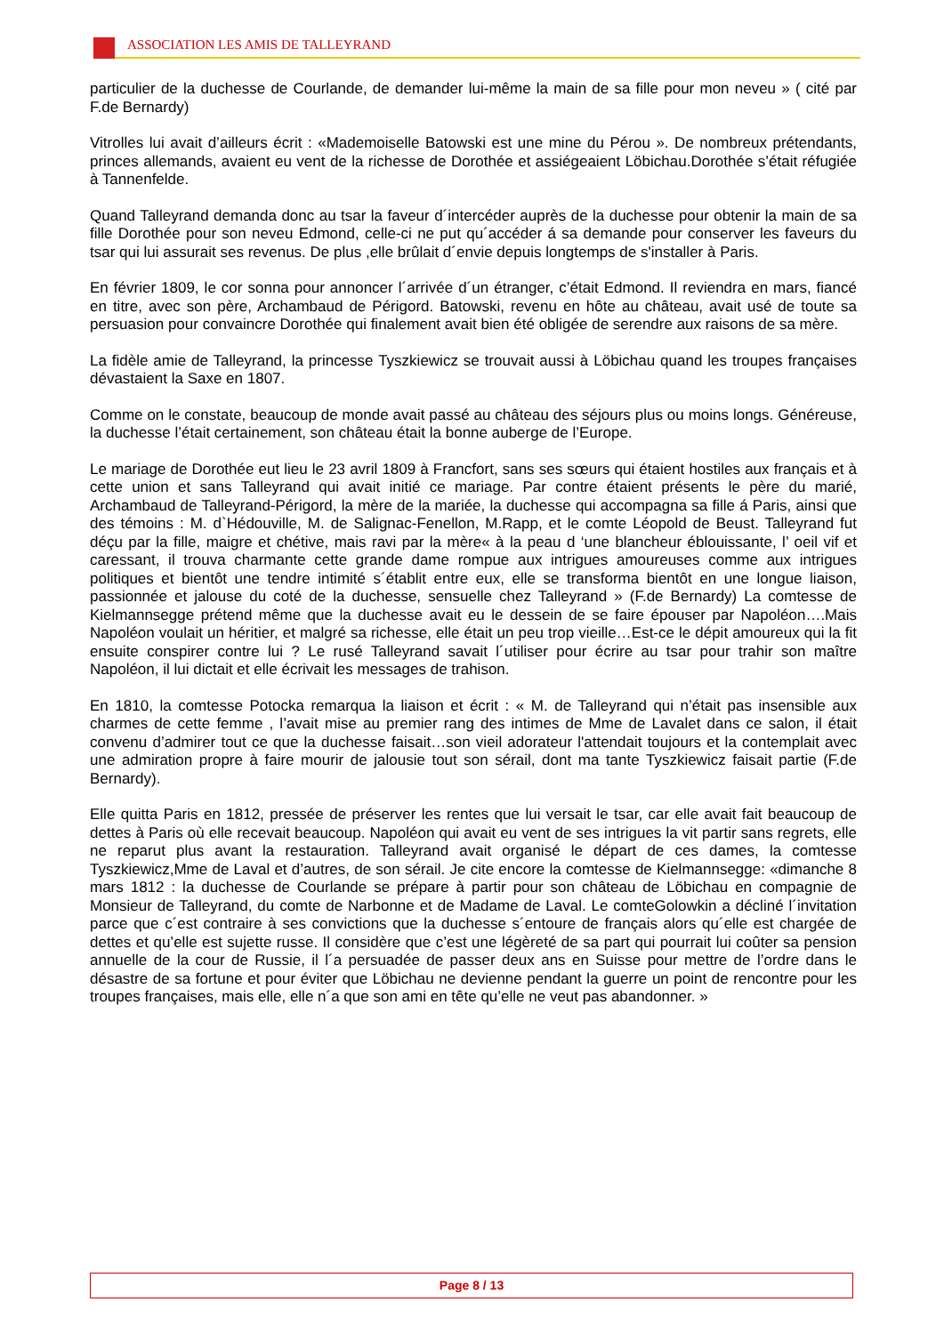ASSOCIATION LES AMIS DE TALLEYRAND
particulier de la duchesse de Courlande, de demander lui-même la main de sa fille pour mon neveu » ( cité par F.de Bernardy)
Vitrolles lui avait d’ailleurs écrit : «Mademoiselle Batowski est une mine du Pérou ». De nombreux prétendants, princes allemands, avaient eu vent de la richesse de Dorothée et assiégeaient Löbichau.Dorothée s’était réfugiée à Tannenfelde.
Quand Talleyrand demanda donc au tsar la faveur d´intercéder auprès de la duchesse pour obtenir la main de sa fille Dorothée pour son neveu Edmond, celle-ci ne put qu´accéder á sa demande pour conserver les faveurs du tsar qui lui assurait ses revenus. De plus ,elle brûlait d´envie depuis longtemps de s'installer à Paris.
En février 1809, le cor sonna pour annoncer l´arrivée d´un étranger, c’était Edmond. Il reviendra en mars, fiancé en titre, avec son père, Archambaud de Périgord. Batowski, revenu en hôte au château, avait usé de toute sa persuasion pour convaincre Dorothée qui finalement avait bien été obligée de serendre aux raisons de sa mère.
La fidèle amie de Talleyrand, la princesse Tyszkiewicz se trouvait aussi à Löbichau quand les troupes françaises dévastaient la Saxe en 1807.
Comme on le constate, beaucoup de monde avait passé au château des séjours plus ou moins longs. Généreuse, la duchesse l’était certainement, son château était la bonne auberge de l’Europe.
Le mariage de Dorothée eut lieu le 23 avril 1809 à Francfort, sans ses sœurs qui étaient hostiles aux français et à cette union et sans Talleyrand qui avait initié ce mariage. Par contre étaient présents le père du marié, Archambaud de Talleyrand-Périgord, la mère de la mariée, la duchesse qui accompagna sa fille á Paris, ainsi que des témoins : M. d`Hédouville, M. de Salignac-Fenellon, M.Rapp, et le comte Léopold de Beust. Talleyrand fut déçu par la fille, maigre et chétive, mais ravi par la mère« à la peau d ‘une blancheur éblouissante, l’ oeil vif et caressant, il trouva charmante cette grande dame rompue aux intrigues amoureuses comme aux intrigues politiques et bientôt une tendre intimité s´établit entre eux, elle se transforma bientôt en une longue liaison, passionnée et jalouse du coté de la duchesse, sensuelle chez Talleyrand » (F.de Bernardy) La comtesse de Kielmannsegge prétend même que la duchesse avait eu le dessein de se faire épouser par Napoléon….Mais Napoléon voulait un héritier, et malgré sa richesse, elle était un peu trop vieille…Est-ce le dépit amoureux qui la fit ensuite conspirer contre lui ? Le rusé Talleyrand savait l´utiliser pour écrire au tsar pour trahir son maître Napoléon, il lui dictait et elle écrivait les messages de trahison.
En 1810, la comtesse Potocka remarqua la liaison et écrit : « M. de Talleyrand qui n’était pas insensible aux charmes de cette femme , l’avait mise au premier rang des intimes de Mme de Lavalet dans ce salon, il était convenu d’admirer tout ce que la duchesse faisait…son vieil adorateur l'attendait toujours et la contemplait avec une admiration propre à faire mourir de jalousie tout son sérail, dont ma tante Tyszkiewicz faisait partie (F.de Bernardy).
Elle quitta Paris en 1812, pressée de préserver les rentes que lui versait le tsar, car elle avait fait beaucoup de dettes à Paris où elle recevait beaucoup. Napoléon qui avait eu vent de ses intrigues la vit partir sans regrets, elle ne reparut plus avant la restauration. Talleyrand avait organisé le départ de ces dames, la comtesse Tyszkiewicz,Mme de Laval et d’autres, de son sérail. Je cite encore la comtesse de Kielmannsegge: «dimanche 8 mars 1812 : la duchesse de Courlande se prépare à partir pour son château de Löbichau en compagnie de Monsieur de Talleyrand, du comte de Narbonne et de Madame de Laval. Le comteGolowkin a décliné l´invitation parce que c´est contraire à ses convictions que la duchesse s´entoure de français alors qu´elle est chargée de dettes et qu’elle est sujette russe. Il considère que c’est une légèreté de sa part qui pourrait lui coûter sa pension annuelle de la cour de Russie, il l´a persuadée de passer deux ans en Suisse pour mettre de l’ordre dans le désastre de sa fortune et pour éviter que Löbichau ne devienne pendant la guerre un point de rencontre pour les troupes françaises, mais elle, elle n´a que son ami en tête qu’elle ne veut pas abandonner. »
Page 8 / 13